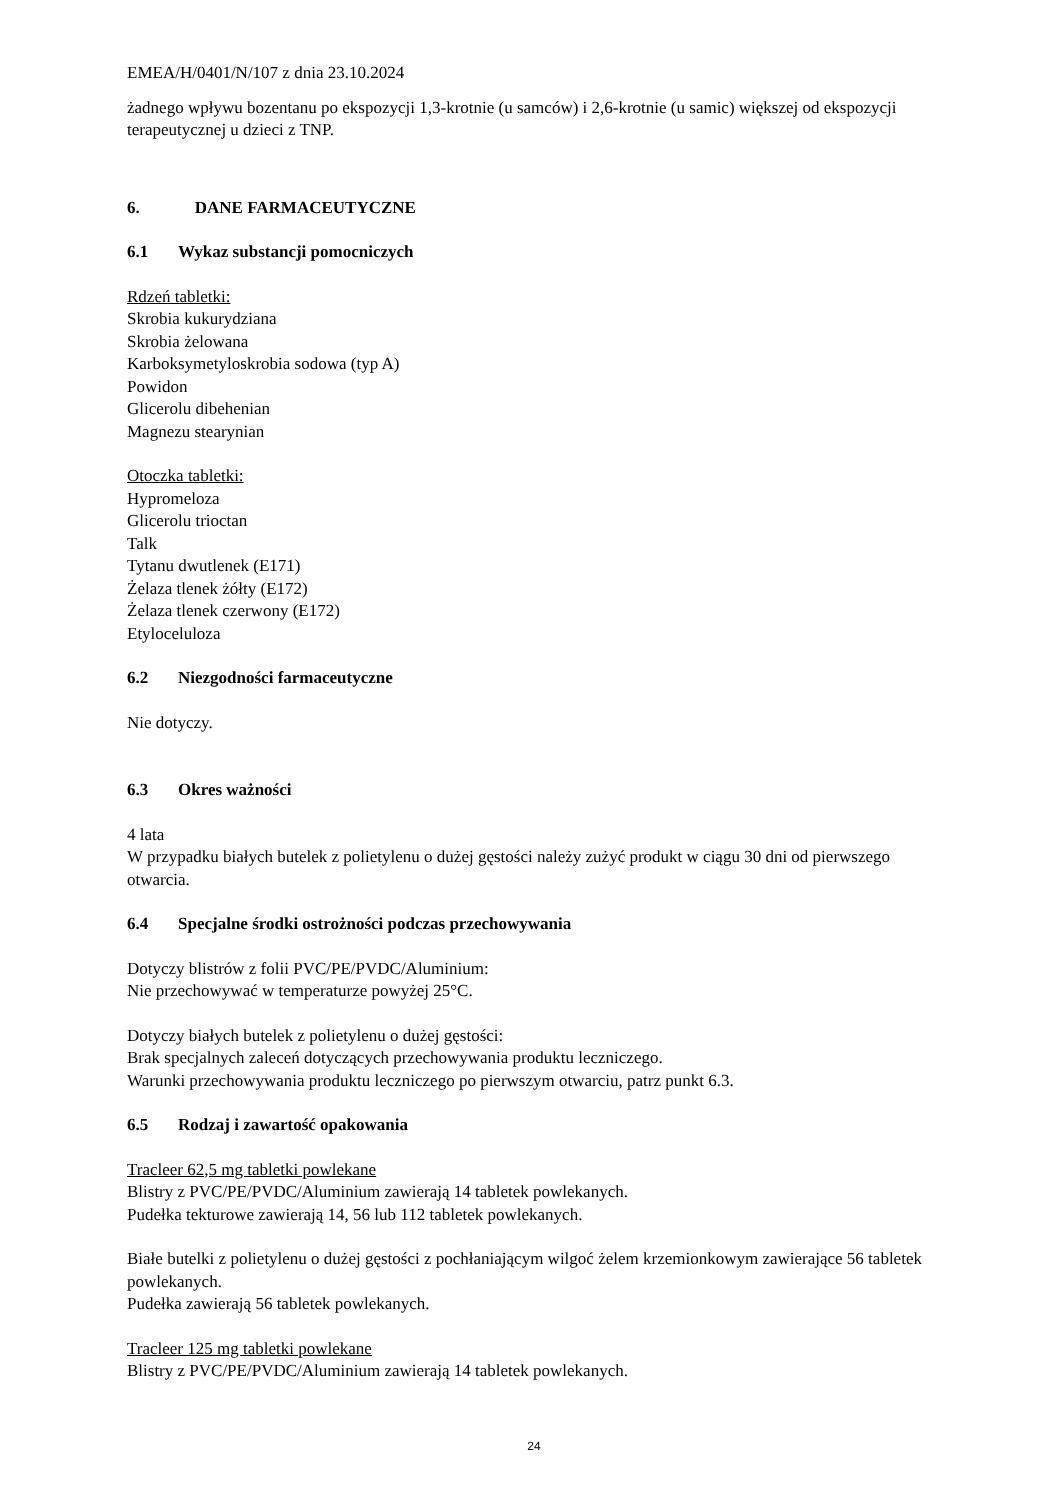EMEA/H/0401/N/107 z dnia 23.10.2024
żadnego wpływu bozentanu po ekspozycji 1,3-krotnie (u samców) i 2,6-krotnie (u samic) większej od ekspozycji terapeutycznej u dzieci z TNP.
6. DANE FARMACEUTYCZNE
6.1 Wykaz substancji pomocniczych
Rdzeń tabletki:
Skrobia kukurydziana
Skrobia żelowana
Karboksymetyloskrobia sodowa (typ A)
Powidon
Glicerolu dibehenian
Magnezu stearynian
Otoczka tabletki:
Hypromeloza
Glicerolu trioctan
Talk
Tytanu dwutlenek (E171)
Żelaza tlenek żółty (E172)
Żelaza tlenek czerwony (E172)
Etyloceluloza
6.2 Niezgodności farmaceutyczne
Nie dotyczy.
6.3 Okres ważności
4 lata
W przypadku białych butelek z polietylenu o dużej gęstości należy zużyć produkt w ciągu 30 dni od pierwszego otwarcia.
6.4 Specjalne środki ostrożności podczas przechowywania
Dotyczy blistrów z folii PVC/PE/PVDC/Aluminium:
Nie przechowywać w temperaturze powyżej 25°C.
Dotyczy białych butelek z polietylenu o dużej gęstości:
Brak specjalnych zaleceń dotyczących przechowywania produktu leczniczego.
Warunki przechowywania produktu leczniczego po pierwszym otwarciu, patrz punkt 6.3.
6.5 Rodzaj i zawartość opakowania
Tracleer 62,5 mg tabletki powlekane
Blistry z PVC/PE/PVDC/Aluminium zawierają 14 tabletek powlekanych.
Pudełka tekturowe zawierają 14, 56 lub 112 tabletek powlekanych.
Białe butelki z polietylenu o dużej gęstości z pochłaniającym wilgoć żelem krzemionkowym zawierające 56 tabletek powlekanych.
Pudełka zawierają 56 tabletek powlekanych.
Tracleer 125 mg tabletki powlekane
Blistry z PVC/PE/PVDC/Aluminium zawierają 14 tabletek powlekanych.
24